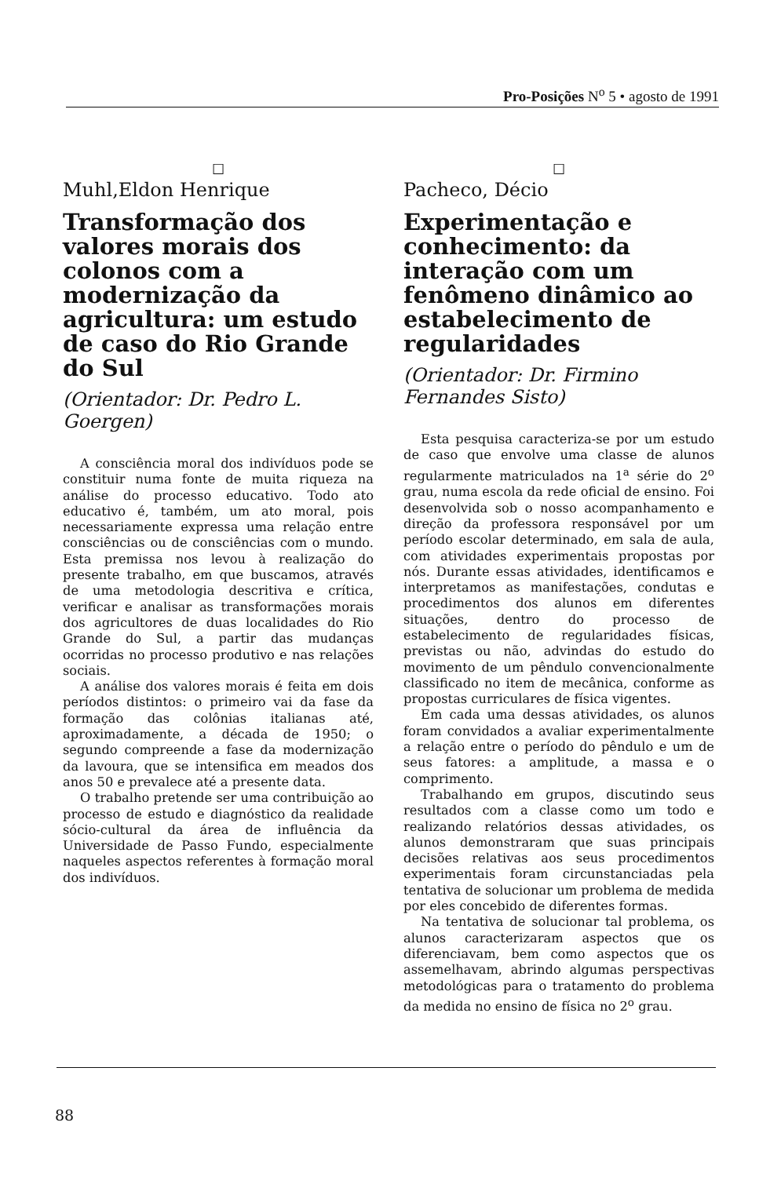Pro-Posições N<sup>o</sup> 5 • agosto de 1991
☐
Muhl,Eldon Henrique
Transformação dos valores morais dos colonos com a modernização da agricultura: um estudo de caso do Rio Grande do Sul
(Orientador: Dr. Pedro L. Goergen)
A consciência moral dos indivíduos pode se constituir numa fonte de muita riqueza na análise do processo educativo. Todo ato educativo é, também, um ato moral, pois necessariamente expressa uma relação entre consciências ou de consciências com o mundo. Esta premissa nos levou à realização do presente trabalho, em que buscamos, através de uma metodologia descritiva e crítica, verificar e analisar as transformações morais dos agricultores de duas localidades do Rio Grande do Sul, a partir das mudanças ocorridas no processo produtivo e nas relações sociais.
A análise dos valores morais é feita em dois períodos distintos: o primeiro vai da fase da formação das colônias italianas até, aproximadamente, a década de 1950; o segundo compreende a fase da modernização da lavoura, que se intensifica em meados dos anos 50 e prevalece até a presente data.
O trabalho pretende ser uma contribuição ao processo de estudo e diagnóstico da realidade sócio-cultural da área de influência da Universidade de Passo Fundo, especialmente naqueles aspectos referentes à formação moral dos indivíduos.
☐
Pacheco, Décio
Experimentação e conhecimento: da interação com um fenômeno dinâmico ao estabelecimento de regularidades
(Orientador: Dr. Firmino Fernandes Sisto)
Esta pesquisa caracteriza-se por um estudo de caso que envolve uma classe de alunos regularmente matriculados na 1<sup>a</sup> série do 2<sup>o</sup> grau, numa escola da rede oficial de ensino. Foi desenvolvida sob o nosso acompanhamento e direção da professora responsável por um período escolar determinado, em sala de aula, com atividades experimentais propostas por nós. Durante essas atividades, identificamos e interpretamos as manifestações, condutas e procedimentos dos alunos em diferentes situações, dentro do processo de estabelecimento de regularidades físicas, previstas ou não, advindas do estudo do movimento de um pêndulo convencionalmente classificado no item de mecânica, conforme as propostas curriculares de física vigentes.
Em cada uma dessas atividades, os alunos foram convidados a avaliar experimentalmente a relação entre o período do pêndulo e um de seus fatores: a amplitude, a massa e o comprimento.
Trabalhando em grupos, discutindo seus resultados com a classe como um todo e realizando relatórios dessas atividades, os alunos demonstraram que suas principais decisões relativas aos seus procedimentos experimentais foram circunstanciadas pela tentativa de solucionar um problema de medida por eles concebido de diferentes formas.
Na tentativa de solucionar tal problema, os alunos caracterizaram aspectos que os diferenciavam, bem como aspectos que os assemelhavam, abrindo algumas perspectivas metodológicas para o tratamento do problema da medida no ensino de física no 2<sup>o</sup> grau.
88